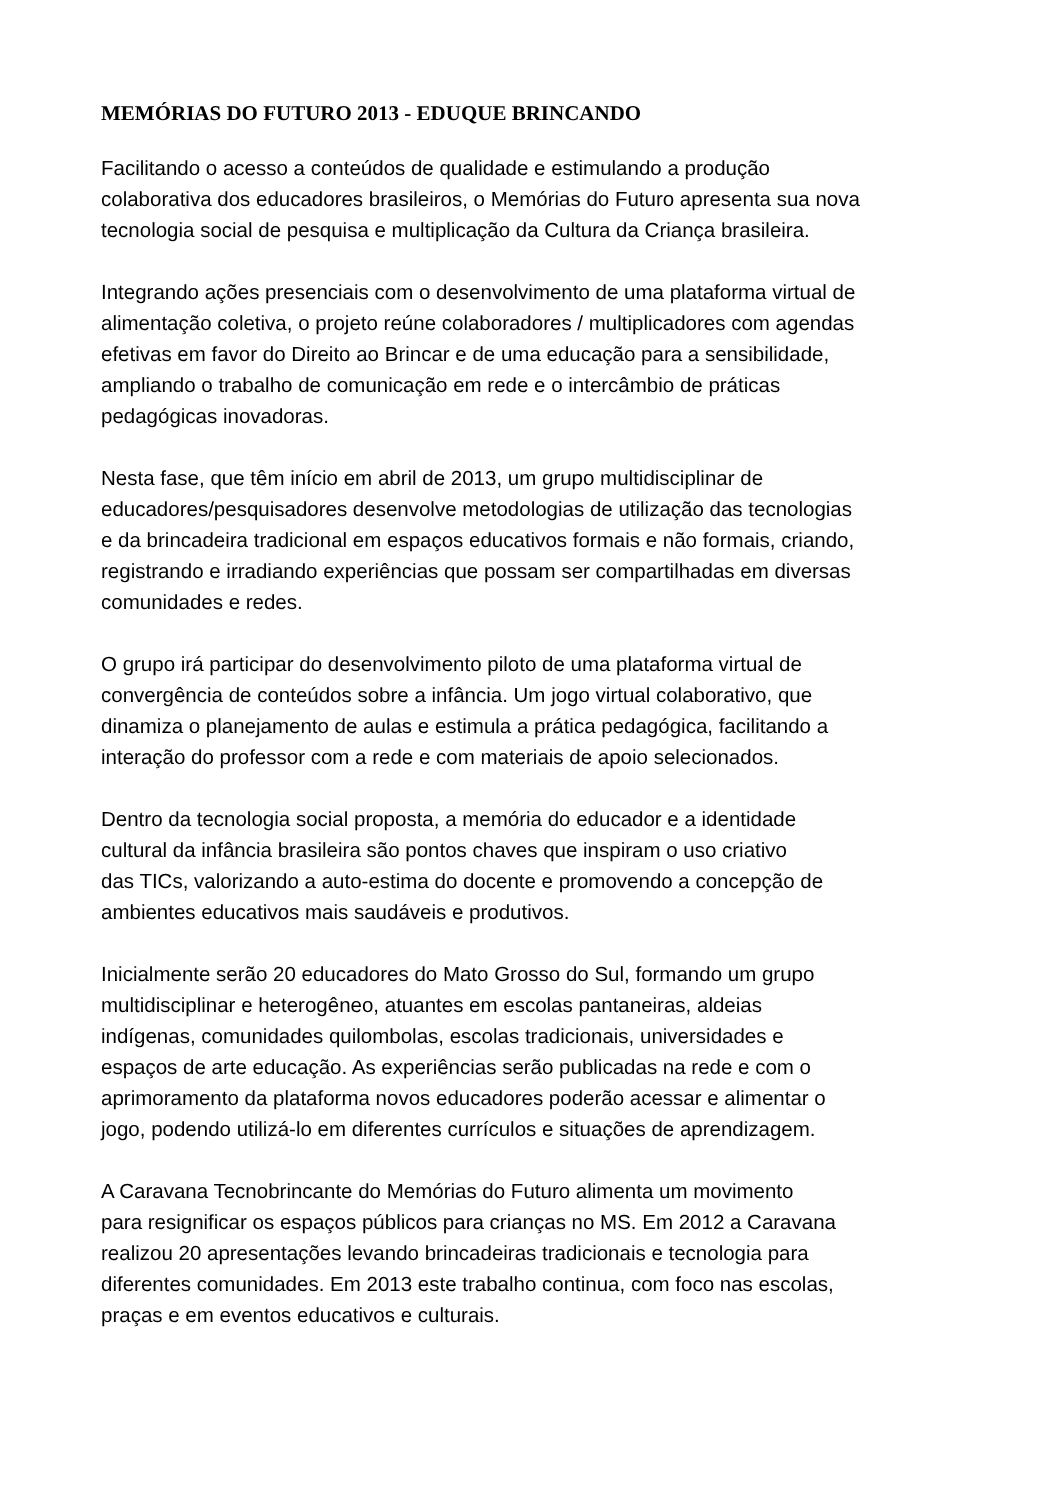MEMÓRIAS DO FUTURO 2013 - EDUQUE BRINCANDO
Facilitando o acesso a conteúdos de qualidade e estimulando a produção
colaborativa dos educadores brasileiros, o Memórias do Futuro apresenta sua nova
tecnologia social de pesquisa e multiplicação da Cultura da Criança brasileira.
Integrando ações presenciais com o desenvolvimento de uma plataforma virtual de
alimentação coletiva, o projeto reúne colaboradores / multiplicadores com agendas
efetivas em favor do Direito ao Brincar e de uma educação para a sensibilidade,
ampliando o trabalho de comunicação em rede e o intercâmbio de práticas
pedagógicas inovadoras.
Nesta fase, que têm início em abril de 2013, um grupo multidisciplinar de
educadores/pesquisadores desenvolve metodologias de utilização das tecnologias
e da brincadeira tradicional em espaços educativos formais e não formais, criando,
registrando e irradiando experiências que possam ser compartilhadas em diversas
comunidades e redes.
O grupo irá participar do desenvolvimento piloto de uma plataforma virtual de
convergência de conteúdos sobre a infância. Um jogo virtual colaborativo, que
dinamiza o planejamento de aulas e estimula a prática pedagógica, facilitando a
interação do professor com a rede e com materiais de apoio selecionados.
Dentro da tecnologia social proposta, a memória do educador e a identidade
cultural da infância brasileira são pontos chaves que inspiram o uso criativo
das TICs, valorizando a auto-estima do docente e promovendo a concepção de
ambientes educativos mais saudáveis e produtivos.
Inicialmente serão 20 educadores do Mato Grosso do Sul, formando um grupo
multidisciplinar e heterogêneo, atuantes em escolas pantaneiras, aldeias
indígenas, comunidades quilombolas, escolas tradicionais, universidades e
espaços de arte educação. As experiências serão publicadas na rede e com o
aprimoramento da plataforma novos educadores poderão acessar e alimentar o
jogo, podendo utilizá-lo em diferentes currículos e situações de aprendizagem.
A Caravana Tecnobrincante do Memórias do Futuro alimenta um movimento
para resignificar os espaços públicos para crianças no MS. Em 2012 a Caravana
realizou 20 apresentações levando brincadeiras tradicionais e tecnologia para
diferentes comunidades. Em 2013 este trabalho continua, com foco nas escolas,
praças e em eventos educativos e culturais.